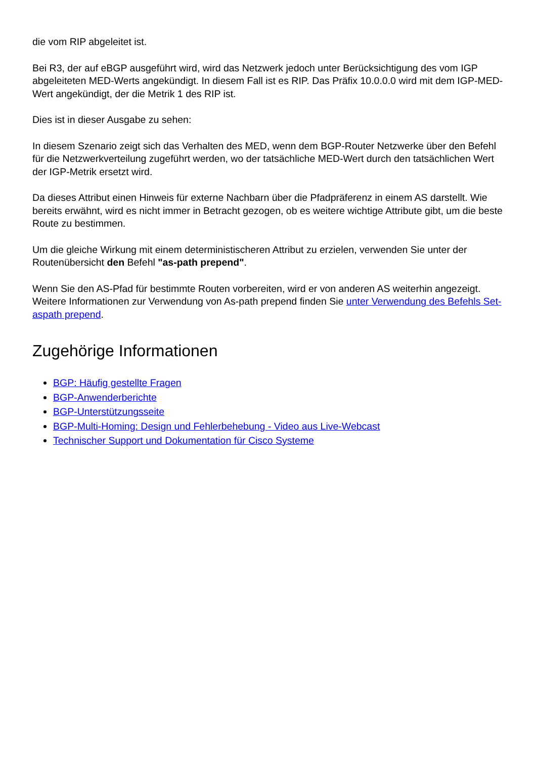die vom RIP abgeleitet ist.
Bei R3, der auf eBGP ausgeführt wird, wird das Netzwerk jedoch unter Berücksichtigung des vom IGP abgeleiteten MED-Werts angekündigt. In diesem Fall ist es RIP. Das Präfix 10.0.0.0 wird mit dem IGP-MED-Wert angekündigt, der die Metrik 1 des RIP ist.
Dies ist in dieser Ausgabe zu sehen:
In diesem Szenario zeigt sich das Verhalten des MED, wenn dem BGP-Router Netzwerke über den Befehl für die Netzwerkverteilung zugeführt werden, wo der tatsächliche MED-Wert durch den tatsächlichen Wert der IGP-Metrik ersetzt wird.
Da dieses Attribut einen Hinweis für externe Nachbarn über die Pfadpräferenz in einem AS darstellt. Wie bereits erwähnt, wird es nicht immer in Betracht gezogen, ob es weitere wichtige Attribute gibt, um die beste Route zu bestimmen.
Um die gleiche Wirkung mit einem deterministischeren Attribut zu erzielen, verwenden Sie unter der Routenübersicht den Befehl "as-path prepend".
Wenn Sie den AS-Pfad für bestimmte Routen vorbereiten, wird er von anderen AS weiterhin angezeigt. Weitere Informationen zur Verwendung von As-path prepend finden Sie unter Verwendung des Befehls Set-aspath prepend.
Zugehörige Informationen
BGP: Häufig gestellte Fragen
BGP-Anwenderberichte
BGP-Unterstützungsseite
BGP-Multi-Homing: Design und Fehlerbehebung - Video aus Live-Webcast
Technischer Support und Dokumentation für Cisco Systeme